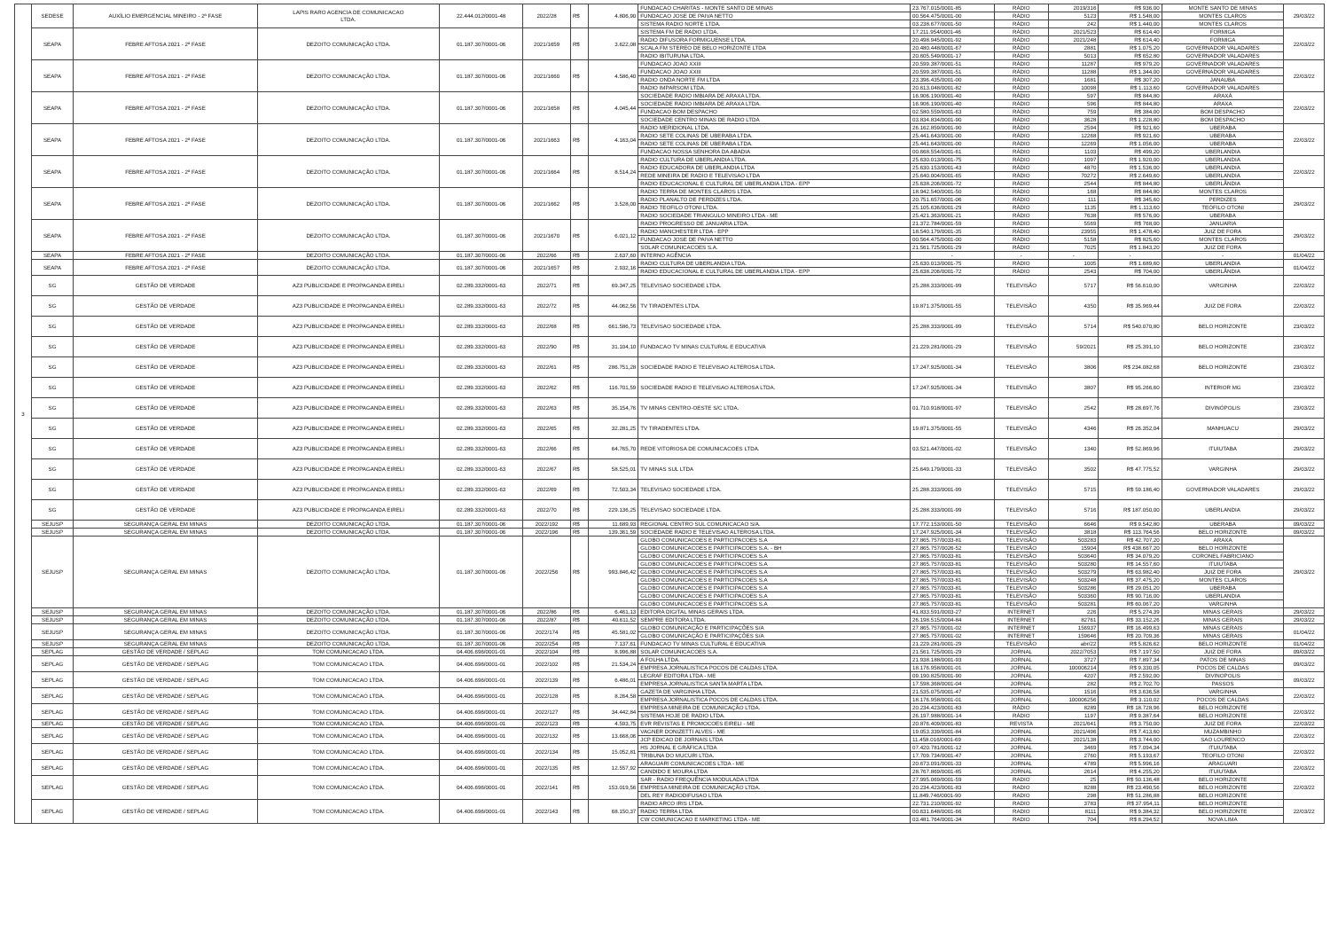| 3 | SEDESE | AUXÍLIO EMERGENCIAL MINEIRO - 2ª FASE | LAPIS RARO AGENCIA DE COMUNICACAO LTDA. | 22.444.012/0001-48 | 2022/28 | R$ | 4.806,90 | FUNDACAO CHARITAS - MONTE SANTO DE MINAS | 23.767.015/0001-85 | RÁDIO | 2019/316 | R$ 936,00 | MONTE SANTO DE MINAS | 29/03/22 |
| | | | | | | | | FUNDACAO JOSE DE PAIVA NETTO | 00.564.475/0001-00 | RÁDIO | 5123 | R$ 1.548,00 | MONTES CLAROS | |
| | | | | | | | | SISTEMA RADIO NORTE LTDA. | 03.238.677/0001-50 | RÁDIO | 242 | R$ 1.440,00 | MONTES CLAROS | |
| | SEAPA | FEBRE AFTOSA 2021 - 2ª FASE | DEZOITO COMUNICAÇÃO LTDA. | 01.187.307/0001-06 | 2021/1659 | R$ | 3.622,08 | SISTEMA FM DE RADIO LTDA. | 17.211.954/0001-46 | RÁDIO | 2021/523 | R$ 614,40 | FORMIGA | 22/03/22 |
| | | | | | | | | RADIO DIFUSORA FORMIGUENSE LTDA. | 20.498.945/0001-92 | RÁDIO | 2021/248 | R$ 614,40 | FORMIGA | |
| | | | | | | | | SCALA FM STEREO DE BELO HORIZONTE LTDA | 20.480.448/0001-67 | RÁDIO | 2881 | R$ 1.075,20 | GOVERNADOR VALADARES | |
| | | | | | | | | RADIO IBITURUNA LTDA. | 20.605.549/0001-17 | RÁDIO | 5013 | R$ 652,80 | GOVERNADOR VALADARES | |
| | SEAPA | FEBRE AFTOSA 2021 - 2ª FASE | DEZOITO COMUNICAÇÃO LTDA. | 01.187.307/0001-06 | 2021/1660 | R$ | 4.586,40 | FUNDACAO JOAO XXIII | 20.599.387/0001-51 | RÁDIO | 11287 | R$ 979,20 | GOVERNADOR VALADARES | 22/03/22 |
| | | | | | | | | FUNDACAO JOAO XXIII | 20.599.387/0001-51 | RÁDIO | 11288 | R$ 1.344,00 | GOVERNADOR VALADARES | |
| | | | | | | | | RADIO ONDA NORTE FM LTDA | 23.396.435/0001-00 | RÁDIO | 1681 | R$ 307,20 | JANAUBA | |
| | | | | | | | | RADIO IMPARSOM LTDA. | 20.613.048/0001-82 | RÁDIO | 10098 | R$ 1.113,60 | GOVERNADOR VALADARES | |
| | SEAPA | FEBRE AFTOSA 2021 - 2ª FASE | DEZOITO COMUNICAÇÃO LTDA. | 01.187.307/0001-06 | 2021/1658 | R$ | 4.045,44 | SOCIEDADE RADIO IMBIARA DE ARAXA LTDA. | 16.906.190/0001-40 | RÁDIO | 597 | R$ 844,80 | ARAXÁ | 22/03/22 |
| | | | | | | | | SOCIEDADE RADIO IMBIARA DE ARAXA LTDA. | 16.906.190/0001-40 | RÁDIO | 596 | R$ 844,80 | ARAXA | |
| | | | | | | | | FUNDACAO BOM DESPACHO | 02.580.559/0001-63 | RÁDIO | 759 | R$ 384,00 | BOM DESPACHO | |
| | | | | | | | | SOCIEDADE CENTRO MINAS DE RADIO LTDA | 03.834.834/0001-90 | RÁDIO | 3628 | R$ 1.228,80 | BOM DESPACHO | |
| | SEAPA | FEBRE AFTOSA 2021 - 2ª FASE | DEZOITO COMUNICAÇÃO LTDA. | 01.187.307/0001-06 | 2021/1663 | R$ | 4.163,04 | RADIO MERIDIONAL LTDA. | 26.162.859/0001-90 | RÁDIO | 2594 | R$ 921,60 | UBERABA | 22/03/22 |
| | | | | | | | | RADIO SETE COLINAS DE UBERABA LTDA. | 25.441.643/0001-00 | RÁDIO | 12268 | R$ 921,60 | UBERABA | |
| | | | | | | | | RADIO SETE COLINAS DE UBERABA LTDA. | 25.441.643/0001-00 | RÁDIO | 12269 | R$ 1.056,00 | UBERABA | |
| | | | | | | | | FUNDACAO NOSSA SENHORA DA ABADIA | 00.668.554/0001-61 | RÁDIO | 1103 | R$ 499,20 | UBERLANDIA | |
| | SEAPA | FEBRE AFTOSA 2021 - 2ª FASE | DEZOITO COMUNICAÇÃO LTDA. | 01.187.307/0001-06 | 2021/1664 | R$ | 8.514,24 | RADIO CULTURA DE UBERLANDIA LTDA. | 25.630.013/0001-75 | RÁDIO | 1097 | R$ 1.920,00 | UBERLANDIA | 22/03/22 |
| | | | | | | | | RADIO EDUCADORA DE UBERLANDIA LTDA | 25.630.153/0001-43 | RÁDIO | 4870 | R$ 1.536,00 | UBERLANDIA | |
| | | | | | | | | REDE MINEIRA DE RADIO E TELEVISAO LTDA | 25.640.004/0001-65 | RÁDIO | 70272 | R$ 2.649,60 | UBERLANDIA | |
| | | | | | | | | RADIO EDUCACIONAL E CULTURAL DE UBERLANDIA LTDA - EPP | 25.638.206/0001-72 | RÁDIO | 2544 | R$ 844,80 | UBERLÂNDIA | |
| | SEAPA | FEBRE AFTOSA 2021 - 2ª FASE | DEZOITO COMUNICAÇÃO LTDA. | 01.187.307/0001-06 | 2021/1662 | R$ | 3.528,00 | RADIO TERRA DE MONTES CLAROS LTDA. | 18.942.540/0001-50 | RÁDIO | 168 | R$ 844,80 | MONTES CLAROS | 29/03/22 |
| | | | | | | | | RADIO PLANALTO DE PERDIZES LTDA. | 20.751.657/0001-06 | RÁDIO | 111 | R$ 345,60 | PERDIZES | |
| | | | | | | | | RADIO TEOFILO OTONI LTDA. | 25.105.636/0001-29 | RÁDIO | 1135 | R$ 1.113,60 | TEÓFILO OTONI | |
| | | | | | | | | RADIO SOCIEDADE TRIANGULO MINEIRO LTDA - ME | 25.421.363/0001-21 | RÁDIO | 7638 | R$ 576,00 | UBERABA | |
| | SEAPA | FEBRE AFTOSA 2021 - 2ª FASE | DEZOITO COMUNICAÇÃO LTDA. | 01.187.307/0001-06 | 2021/1670 | R$ | 6.021,12 | RADIO PROGRESSO DE JANUARIA LTDA. | 21.372.784/0001-59 | RÁDIO | 5569 | R$ 768,00 | JANUARIA | 29/03/22 |
| | | | | | | | | RADIO MANCHESTER LTDA - EPP | 18.540.179/0001-35 | RÁDIO | 23955 | R$ 1.478,40 | JUIZ DE FORA | |
| | | | | | | | | FUNDACAO JOSE DE PAIVA NETTO | 00.564.475/0001-00 | RÁDIO | 5158 | R$ 825,60 | MONTES CLAROS | |
| | | | | | | | | SOLAR COMUNICACOES S.A. | 21.561.725/0001-29 | RÁDIO | 7025 | R$ 1.843,20 | JUIZ DE FORA | |
| | SEAPA | FEBRE AFTOSA 2021 - 2ª FASE | DEZOITO COMUNICAÇÃO LTDA. | 01.187.307/0001-06 | 2022/66 | R$ | 2.637,60 | INTERNO AGÊNCIA | - | - | - | - | - | 01/04/22 |
| | SEAPA | FEBRE AFTOSA 2021 - 2ª FASE | DEZOITO COMUNICAÇÃO LTDA. | 01.187.307/0001-06 | 2021/1657 | R$ | 2.932,16 | RADIO CULTURA DE UBERLANDIA LTDA. | 25.630.013/0001-75 | RÁDIO | 1005 | R$ 1.689,60 | UBERLANDIA | 01/04/22 |
| | | | | | | | | RADIO EDUCACIONAL E CULTURAL DE UBERLANDIA LTDA - EPP | 25.638.206/0001-72 | RÁDIO | 2543 | R$ 704,00 | UBERLÂNDIA | |
| | SG | GESTÃO DE VERDADE | AZ3 PUBLICIDADE E PROPAGANDA EIRELI | 02.289.332/0001-63 | 2022/71 | R$ | 69.347,25 | TELEVISAO SOCIEDADE LTDA. | 25.288.333/0001-99 | TELEVISÃO | 5717 | R$ 56.610,00 | VARGINHA | 22/03/22 |
| | SG | GESTÃO DE VERDADE | AZ3 PUBLICIDADE E PROPAGANDA EIRELI | 02.289.332/0001-63 | 2022/72 | R$ | 44.062,56 | TV TIRADENTES LTDA. | 19.871.375/0001-55 | TELEVISÃO | 4350 | R$ 35.969,44 | JUIZ DE FORA | 22/03/22 |
| | SG | GESTÃO DE VERDADE | AZ3 PUBLICIDADE E PROPAGANDA EIRELI | 02.289.332/0001-63 | 2022/68 | R$ | 661.586,73 | TELEVISAO SOCIEDADE LTDA. | 25.288.333/0001-99 | TELEVISÃO | 5714 | R$ 540.070,80 | BELO HORIZONTE | 23/03/22 |
| | SG | GESTÃO DE VERDADE | AZ3 PUBLICIDADE E PROPAGANDA EIRELI | 02.289.332/0001-63 | 2022/90 | R$ | 31.104,10 | FUNDACAO TV MINAS CULTURAL E EDUCATIVA | 21.229.281/0001-29 | TELEVISÃO | 59/2021 | R$ 25.391,10 | BELO HORIZONTE | 23/03/22 |
| | SG | GESTÃO DE VERDADE | AZ3 PUBLICIDADE E PROPAGANDA EIRELI | 02.289.332/0001-63 | 2022/61 | R$ | 286.751,28 | SOCIEDADE RADIO E TELEVISAO ALTEROSA LTDA. | 17.247.925/0001-34 | TELEVISÃO | 3806 | R$ 234.082,68 | BELO HORIZONTE | 23/03/22 |
| | SG | GESTÃO DE VERDADE | AZ3 PUBLICIDADE E PROPAGANDA EIRELI | 02.289.332/0001-63 | 2022/62 | R$ | 116.701,59 | SOCIEDADE RADIO E TELEVISAO ALTEROSA LTDA. | 17.247.925/0001-34 | TELEVISÃO | 3807 | R$ 95.266,60 | INTERIOR MG | 23/03/22 |
| | SG | GESTÃO DE VERDADE | AZ3 PUBLICIDADE E PROPAGANDA EIRELI | 02.289.332/0001-63 | 2022/63 | R$ | 35.154,76 | TV MINAS CENTRO-OESTE S/C LTDA. | 01.710.918/0001-97 | TELEVISÃO | 2542 | R$ 28.697,76 | DIVINÓPOLIS | 23/03/22 |
| | SG | GESTÃO DE VERDADE | AZ3 PUBLICIDADE E PROPAGANDA EIRELI | 02.289.332/0001-63 | 2022/65 | R$ | 32.281,25 | TV TIRADENTES LTDA. | 19.871.375/0001-55 | TELEVISÃO | 4346 | R$ 26.352,04 | MANHUACU | 29/03/22 |
| | SG | GESTÃO DE VERDADE | AZ3 PUBLICIDADE E PROPAGANDA EIRELI | 02.289.332/0001-63 | 2022/66 | R$ | 64.765,70 | REDE VITORIOSA DE COMUNICACOES LTDA. | 03.521.447/0001-02 | TELEVISÃO | 1340 | R$ 52.869,96 | ITUIUTABA | 29/03/22 |
| | SG | GESTÃO DE VERDADE | AZ3 PUBLICIDADE E PROPAGANDA EIRELI | 02.289.332/0001-63 | 2022/67 | R$ | 58.525,01 | TV MINAS SUL LTDA | 25.649.179/0001-33 | TELEVISÃO | 3502 | R$ 47.775,52 | VARGINHA | 29/03/22 |
| | SG | GESTÃO DE VERDADE | AZ3 PUBLICIDADE E PROPAGANDA EIRELI | 02.289.332/0001-63 | 2022/69 | R$ | 72.503,34 | TELEVISAO SOCIEDADE LTDA. | 25.288.333/0001-99 | TELEVISÃO | 5715 | R$ 59.186,40 | GOVERNADOR VALADARES | 29/03/22 |
| | SG | GESTÃO DE VERDADE | AZ3 PUBLICIDADE E PROPAGANDA EIRELI | 02.289.332/0001-63 | 2022/70 | R$ | 229.136,25 | TELEVISAO SOCIEDADE LTDA. | 25.288.333/0001-99 | TELEVISÃO | 5716 | R$ 187.050,00 | UBERLANDIA | 29/03/22 |
| | SEJUSP | SEGURANÇA GERAL EM MINAS | DEZOITO COMUNICAÇÃO LTDA. | 01.187.307/0001-06 | 2022/192 | R$ | 11.689,93 | REGIONAL CENTRO SUL COMUNICACAO S/A. | 17.772.153/0001-50 | TELEVISÃO | 6646 | R$ 9.542,80 | UBERABA | 09/03/22 |
| | SEJUSP | SEGURANÇA GERAL EM MINAS | DEZOITO COMUNICAÇÃO LTDA. | 01.187.307/0001-06 | 2022/196 | R$ | 139.361,59 | SOCIEDADE RADIO E TELEVISAO ALTEROSA LTDA. | 17.247.925/0001-34 | TELEVISÃO | 3818 | R$ 113.764,56 | BELO HORIZONTE | 09/03/22 |
| | SEJUSP | SEGURANÇA GERAL EM MINAS | DEZOITO COMUNICAÇÃO LTDA. | 01.187.307/0001-06 | 2022/256 | R$ | 993.846,42 | GLOBO COMUNICACOES E PARTICIPACOES S.A | 27.865.757/0033-81 | TELEVISÃO | 503283 | R$ 42.707,20 | ARAXA | 29/03/22 |
| | | | | | | | | GLOBO COMUNICACOES E PARTICIPACOES S.A. - BH | 27.865.757/0026-52 | TELEVISÃO | 15904 | R$ 438.667,20 | BELO HORIZONTE | |
| | | | | | | | | GLOBO COMUNICACOES E PARTICIPACOES S.A | 27.865.757/0033-81 | TELEVISÃO | 503640 | R$ 34.079,20 | CORONEL FABRICIANO | |
| | | | | | | | | GLOBO COMUNICACOES E PARTICIPACOES S.A | 27.865.757/0033-81 | TELEVISÃO | 503280 | R$ 14.557,60 | ITUIUTABA | |
| | | | | | | | | GLOBO COMUNICACOES E PARTICIPACOES S.A | 27.865.757/0033-81 | TELEVISÃO | 503279 | R$ 63.982,40 | JUIZ DE FORA | |
| | | | | | | | | GLOBO COMUNICACOES E PARTICIPACOES S.A | 27.865.757/0033-81 | TELEVISÃO | 503248 | R$ 37.475,20 | MONTES CLAROS | |
| | | | | | | | | GLOBO COMUNICACOES E PARTICIPACOES S.A | 27.865.757/0033-81 | TELEVISÃO | 503286 | R$ 29.051,20 | UBERABA | |
| | | | | | | | | GLOBO COMUNICACOES E PARTICIPACOES S.A | 27.865.757/0033-81 | TELEVISÃO | 503360 | R$ 90.716,00 | UBERLANDIA | |
| | | | | | | | | GLOBO COMUNICACOES E PARTICIPACOES S.A | 27.865.757/0033-81 | TELEVISÃO | 503281 | R$ 60.067,20 | VARGINHA | |
| | SEJUSP | SEGURANÇA GERAL EM MINAS | DEZOITO COMUNICAÇÃO LTDA. | 01.187.307/0001-06 | 2022/86 | R$ | 6.461,13 | EDITORA DIGITAL MINAS GERAIS LTDA. | 41.833.591/0003-27 | INTERNET | 226 | R$ 5.274,39 | MINAS GERAIS | 29/03/22 |
| | SEJUSP | SEGURANÇA GERAL EM MINAS | DEZOITO COMUNICAÇÃO LTDA. | 01.187.307/0001-06 | 2022/87 | R$ | 40.611,52 | SEMPRE EDITORA LTDA. | 26.198.515/0004-84 | INTERNET | 82761 | R$ 33.152,26 | MINAS GERAIS | 29/03/22 |
| | SEJUSP | SEGURANÇA GERAL EM MINAS | DEZOITO COMUNICAÇÃO LTDA. | 01.187.307/0001-06 | 2022/174 | R$ | 45.581,02 | GLOBO COMUNICAÇÃO E PARTICIPAÇÕES S/A | 27.865.757/0001-02 | INTERNET | 156937 | R$ 16.499,63 | MINAS GERAIS | 01/04/22 |
| | | | | | | | | GLOBO COMUNICAÇÃO E PARTICIPAÇÕES S/A | 27.865.757/0001-02 | INTERNET | 159646 | R$ 20.709,36 | MINAS GERAIS | |
| | SEJUSP | SEGURANÇA GERAL EM MINAS | DEZOITO COMUNICAÇÃO LTDA. | 01.187.307/0001-06 | 2022/254 | R$ | 7.137,61 | FUNDACAO TV MINAS CULTURAL E EDUCATIVA | 21.229.281/0001-29 | TELEVISÃO | abr/22 | R$ 5.826,62 | BELO HORIZONTE | 01/04/22 |
| | SEPLAG | GESTÃO DE VERDADE / SEPLAG | TOM COMUNICACAO LTDA. | 04.406.696/0001-01 | 2022/104 | R$ | 8.996,88 | SOLAR COMUNICACOES S.A. | 21.561.725/0001-29 | JORNAL | 2022/7053 | R$ 7.197,50 | JUIZ DE FORA | 09/03/22 |
| | SEPLAG | GESTÃO DE VERDADE / SEPLAG | TOM COMUNICACAO LTDA. | 04.406.696/0001-01 | 2022/102 | R$ | 21.534,24 | A FOLHA LTDA. | 21.938.188/0001-93 | JORNAL | 3727 | R$ 7.897,34 | PATOS DE MINAS | 09/03/22 |
| | | | | | | | | EMPRESA JORNALISTICA POCOS DE CALDAS LTDA. | 18.176.958/0001-01 | JORNAL | 100006214 | R$ 9.330,05 | POCOS DE CALDAS | |
| | SEPLAG | GESTÃO DE VERDADE / SEPLAG | TOM COMUNICACAO LTDA. | 04.406.696/0001-01 | 2022/139 | R$ | 6.486,01 | LEGRAF EDITORA LTDA - ME | 09.190.825/0001-90 | JORNAL | 4207 | R$ 2.592,00 | DIVINOPOLIS | 09/03/22 |
| | | | | | | | | EMPRESA JORNALISTICA SANTA MARTA LTDA. | 17.598.368/0001-04 | JORNAL | 282 | R$ 2.702,70 | PASSOS | |
| | SEPLAG | GESTÃO DE VERDADE / SEPLAG | TOM COMUNICACAO LTDA. | 04.406.696/0001-01 | 2022/128 | R$ | 8.264,58 | GAZETA DE VARGINHA LTDA. | 21.535.075/0001-47 | JORNAL | 1516 | R$ 3.636,58 | VARGINHA | 22/03/22 |
| | | | | | | | | EMPRESA JORNALISTICA POCOS DE CALDAS LTDA. | 18.176.958/0001-01 | JORNAL | 100006256 | R$ 3.110,02 | POCOS DE CALDAS | |
| | SEPLAG | GESTÃO DE VERDADE / SEPLAG | TOM COMUNICACAO LTDA. | 04.406.696/0001-01 | 2022/127 | R$ | 34.442,84 | EMPRESA MINEIRA DE COMUNICAÇÃO LTDA. | 20.234.423/0001-83 | RÁDIO | 8289 | R$ 18.728,96 | BELO HORIZONTE | 22/03/22 |
| | | | | | | | | SISTEMA HOJE DE RADIO LTDA. | 26.197.988/0001-14 | RÁDIO | 1197 | R$ 9.387,64 | BELO HORIZONTE | |
| | SEPLAG | GESTÃO DE VERDADE / SEPLAG | TOM COMUNICACAO LTDA. | 04.406.696/0001-01 | 2022/123 | R$ | 4.593,75 | EVR REVISTAS E PROMOCOES EIRELI - ME | 20.876.409/0001-83 | REVISTA | 2021/641 | R$ 3.750,00 | JUIZ DE FORA | 22/03/22 |
| | SEPLAG | GESTÃO DE VERDADE / SEPLAG | TOM COMUNICACAO LTDA. | 04.406.696/0001-01 | 2022/132 | R$ | 13.668,06 | VAGNER DONIZETTI ALVES - ME | 19.053.339/0001-84 | JORNAL | 2021/496 | R$ 7.413,60 | MUZAMBINHO | 22/03/22 |
| | | | | | | | | JCP EDICAO DE JORNAIS LTDA | 11.458.016/0001-69 | JORNAL | 2021/138 | R$ 3.744,00 | SAO LOURENCO | |
| | SEPLAG | GESTÃO DE VERDADE / SEPLAG | TOM COMUNICACAO LTDA. | 04.406.696/0001-01 | 2022/134 | R$ | 15.052,81 | HS JORNAL E GRÁFICA LTDA | 07.420.781/0001-12 | JORNAL | 3469 | R$ 7.094,34 | ITUIUTABA | 22/03/22 |
| | | | | | | | | TRIBUNA DO MUCURI LTDA. | 17.709.734/0001-47 | JORNAL | 2760 | R$ 5.193,67 | TEOFILO OTONI | |
| | SEPLAG | GESTÃO DE VERDADE / SEPLAG | TOM COMUNICACAO LTDA. | 04.406.696/0001-01 | 2022/135 | R$ | 12.557,92 | ARAGUARI COMUNICACOES LTDA - ME | 20.673.091/0001-33 | JORNAL | 4789 | R$ 5.996,16 | ARAGUARI | 22/03/22 |
| | | | | | | | | CANDIDO E MOURA LTDA | 28.767.869/0001-85 | JORNAL | 2614 | R$ 4.255,20 | ITUIUTABA | |
| | SEPLAG | GESTÃO DE VERDADE / SEPLAG | TOM COMUNICACAO LTDA. | 04.406.696/0001-01 | 2022/141 | R$ | 153.019,56 | SAR - RADIO FREQUÊNCIA MODULADA LTDA | 27.995.069/0001-59 | RADIO | 25 | R$ 50.136,48 | BELO HORIZONTE | 22/03/22 |
| | | | | | | | | EMPRESA MINEIRA DE COMUNICAÇÃO LTDA. | 20.234.423/0001-83 | RADIO | 8288 | R$ 23.490,56 | BELO HORIZONTE | |
| | | | | | | | | DEL REY RADIODIFUSAO LTDA | 11.849.746/0001-90 | RADIO | 298 | R$ 51.286,88 | BELO HORIZONTE | |
| | SEPLAG | GESTÃO DE VERDADE / SEPLAG | TOM COMUNICACAO LTDA. | 04.406.696/0001-01 | 2022/143 | R$ | 68.150,37 | RADIO ARCO IRIS LTDA. | 22.731.210/0001-92 | RADIO | 3783 | R$ 37.954,11 | BELO HORIZONTE | 22/03/22 |
| | | | | | | | | RADIO TERRA LTDA | 00.631.648/0001-66 | RADIO | 8111 | R$ 9.384,32 | BELO HORIZONTE | |
| | | | | | | | | CW COMUNICACAO E MARKETING LTDA - ME | 03.481.764/0001-34 | RADIO | 704 | R$ 8.294,52 | NOVA LIMA | |